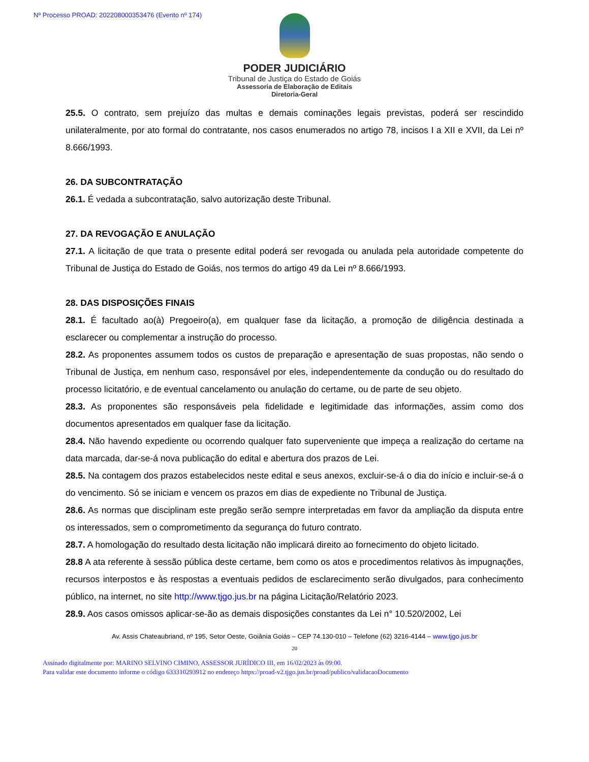Nº Processo PROAD: 202208000353476 (Evento nº 174)
PODER JUDICIÁRIO
Tribunal de Justiça do Estado de Goiás
Assessoria de Elaboração de Editais
Diretoria-Geral
25.5. O contrato, sem prejuízo das multas e demais cominações legais previstas, poderá ser rescindido unilateralmente, por ato formal do contratante, nos casos enumerados no artigo 78, incisos I a XII e XVII, da Lei nº 8.666/1993.
26. DA SUBCONTRATAÇÃO
26.1. É vedada a subcontratação, salvo autorização deste Tribunal.
27. DA REVOGAÇÃO E ANULAÇÃO
27.1. A licitação de que trata o presente edital poderá ser revogada ou anulada pela autoridade competente do Tribunal de Justiça do Estado de Goiás, nos termos do artigo 49 da Lei nº 8.666/1993.
28. DAS DISPOSIÇÕES FINAIS
28.1. É facultado ao(à) Pregoeiro(a), em qualquer fase da licitação, a promoção de diligência destinada a esclarecer ou complementar a instrução do processo.
28.2. As proponentes assumem todos os custos de preparação e apresentação de suas propostas, não sendo o Tribunal de Justiça, em nenhum caso, responsável por eles, independentemente da condução ou do resultado do processo licitatório, e de eventual cancelamento ou anulação do certame, ou de parte de seu objeto.
28.3. As proponentes são responsáveis pela fidelidade e legitimidade das informações, assim como dos documentos apresentados em qualquer fase da licitação.
28.4. Não havendo expediente ou ocorrendo qualquer fato superveniente que impeça a realização do certame na data marcada, dar-se-á nova publicação do edital e abertura dos prazos de Lei.
28.5. Na contagem dos prazos estabelecidos neste edital e seus anexos, excluir-se-á o dia do início e incluir-se-á o do vencimento. Só se iniciam e vencem os prazos em dias de expediente no Tribunal de Justiça.
28.6. As normas que disciplinam este pregão serão sempre interpretadas em favor da ampliação da disputa entre os interessados, sem o comprometimento da segurança do futuro contrato.
28.7. A homologação do resultado desta licitação não implicará direito ao fornecimento do objeto licitado.
28.8 A ata referente à sessão pública deste certame, bem como os atos e procedimentos relativos às impugnações, recursos interpostos e às respostas a eventuais pedidos de esclarecimento serão divulgados, para conhecimento público, na internet, no site http://www.tjgo.jus.br na página Licitação/Relatório 2023.
28.9. Aos casos omissos aplicar-se-ão as demais disposições constantes da Lei n° 10.520/2002, Lei
Av. Assis Chateaubriand, nº 195, Setor Oeste, Goiânia Goiás – CEP 74.130-010 – Telefone (62) 3216-4144 – www.tjgo.jus.br
20
Assinado digitalmente por: MARINO SELVINO CIMINO, ASSESSOR JURÍDICO III, em 16/02/2023 às 09:00.
Para validar este documento informe o código 633310293912 no endereço https://proad-v2.tjgo.jus.br/proad/publico/validacaoDocumento